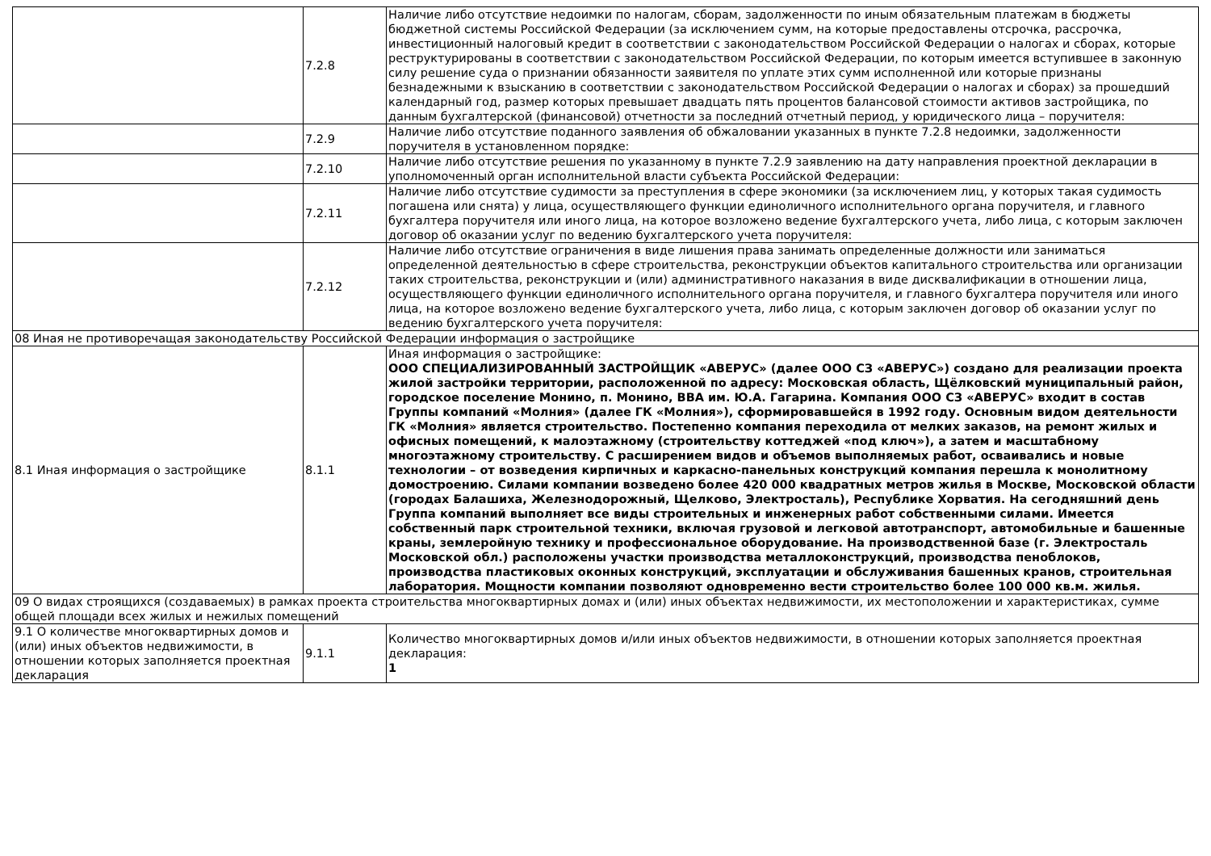| | 7.2.8 | Наличие либо отсутствие недоимки по налогам, сборам, задолженности по иным обязательным платежам в бюджеты бюджетной системы Российской Федерации (за исключением сумм, на которые предоставлены отсрочка, рассрочка, инвестиционный налоговый кредит в соответствии с законодательством Российской Федерации о налогах и сборах, которые реструктурированы в соответствии с законодательством Российской Федерации, по которым имеется вступившее в законную силу решение суда о признании обязанности заявителя по уплате этих сумм исполненной или которые признаны безнадежными к взысканию в соответствии с законодательством Российской Федерации о налогах и сборах) за прошедший календарный год, размер которых превышает двадцать пять процентов балансовой стоимости активов застройщика, по данным бухгалтерской (финансовой) отчетности за последний отчетный период, у юридического лица – поручителя: |
| | 7.2.9 | Наличие либо отсутствие поданного заявления об обжаловании указанных в пункте 7.2.8 недоимки, задолженности поручителя в установленном порядке: |
| | 7.2.10 | Наличие либо отсутствие решения по указанному в пункте 7.2.9 заявлению на дату направления проектной декларации в уполномоченный орган исполнительной власти субъекта Российской Федерации: |
| | 7.2.11 | Наличие либо отсутствие судимости за преступления в сфере экономики (за исключением лиц, у которых такая судимость погашена или снята) у лица, осуществляющего функции единоличного исполнительного органа поручителя, и главного бухгалтера поручителя или иного лица, на которое возложено ведение бухгалтерского учета, либо лица, с которым заключен договор об оказании услуг по ведению бухгалтерского учета поручителя: |
| | 7.2.12 | Наличие либо отсутствие ограничения в виде лишения права занимать определенные должности или заниматься определенной деятельностью в сфере строительства, реконструкции объектов капитального строительства или организации таких строительства, реконструкции и (или) административного наказания в виде дисквалификации в отношении лица, осуществляющего функции единоличного исполнительного органа поручителя, и главного бухгалтера поручителя или иного лица, на которое возложено ведение бухгалтерского учета, либо лица, с которым заключен договор об оказании услуг по ведению бухгалтерского учета поручителя: |
| 08 Иная не противоречащая законодательству Российской Федерации информация о застройщике | | |
| 8.1 Иная информация о застройщике | 8.1.1 | Иная информация о застройщике: ООО СПЕЦИАЛИЗИРОВАННЫЙ ЗАСТРОЙЩИК «АВЕРУС» (далее ООО СЗ «АВЕРУС») создано для реализации проекта жилой застройки территории, расположенной по адресу: Московская область, Щёлковский муниципальный район, городское поселение Монино, п. Монино, ВВА им. Ю.А. Гагарина. Компания ООО СЗ «АВЕРУС» входит в состав Группы компаний «Молния» (далее ГК «Молния»), сформировавшейся в 1992 году. Основным видом деятельности ГК «Молния» является строительство. Постепенно компания переходила от мелких заказов, на ремонт жилых и офисных помещений, к малоэтажному (строительству коттеджей «под ключ»), а затем и масштабному многоэтажному строительству. С расширением видов и объемов выполняемых работ, осваивались и новые технологии – от возведения кирпичных и каркасно-панельных конструкций компания перешла к монолитному домостроению. Силами компании возведено более 420 000 квадратных метров жилья в Москве, Московской области (городах Балашиха, Железнодорожный, Щелково, Электросталь), Республике Хорватия. На сегодняшний день Группа компаний выполняет все виды строительных и инженерных работ собственными силами. Имеется собственный парк строительной техники, включая грузовой и легковой автотранспорт, автомобильные и башенные краны, землеройную технику и профессиональное оборудование. На производственной базе (г. Электросталь Московской обл.) расположены участки производства металлоконструкций, производства пеноблоков, производства пластиковых оконных конструкций, эксплуатации и обслуживания башенных кранов, строительная лаборатория. Мощности компании позволяют одновременно вести строительство более 100 000 кв.м. жилья. |
| 09 О видах строящихся (создаваемых) в рамках проекта строительства многоквартирных домах и (или) иных объектах недвижимости, их местоположении и характеристиках, сумме общей площади всех жилых и нежилых помещений | | |
| 9.1 О количестве многоквартирных домов и (или) иных объектов недвижимости, в отношении которых заполняется проектная декларация | 9.1.1 | Количество многоквартирных домов и/или иных объектов недвижимости, в отношении которых заполняется проектная декларация: 1 |